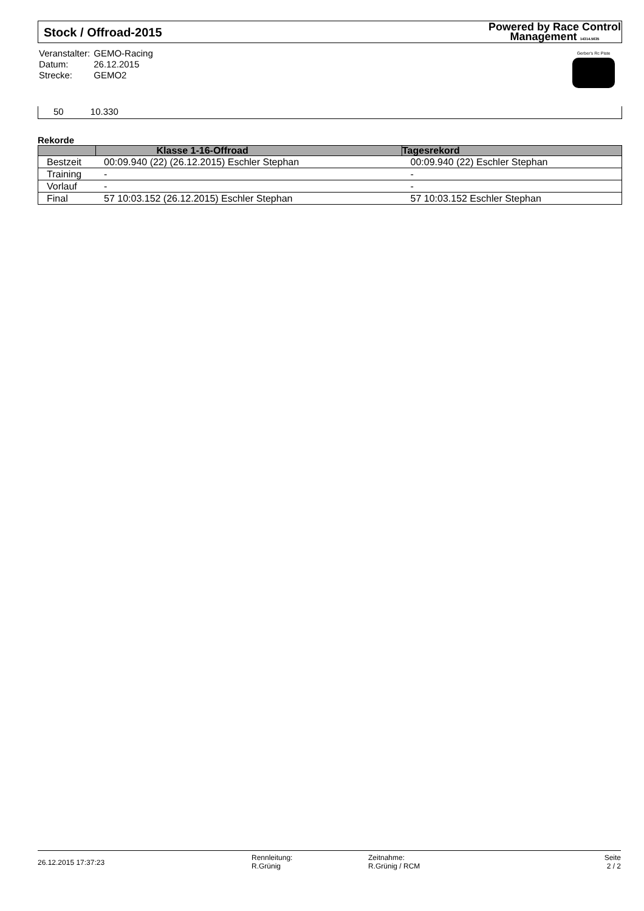Stock / Offroad-2015
Powered by Race Control
Management 14314.5635
| Veranstalter: | GEMO-Racing |
| Datum: | 26.12.2015 |
| Strecke: | GEMO2 |
Gerber's Rc Piste
50 10.330
Rekorde
| | Klasse 1-16-Offroad | Tagesrekord |
| --- | --- | --- |
| Bestzeit | 00:09.940 (22) (26.12.2015) Eschler Stephan | 00:09.940 (22) Eschler Stephan |
| Training | - | - |
| Vorlauf | - | - |
| Final | 57 10:03.152 (26.12.2015) Eschler Stephan | 57 10:03.152 Eschler Stephan |
26.12.2015 17:37:23
Rennleitung:
R.Grünig
Zeitnahme:
R.Grünig / RCM
Seite
2 / 2